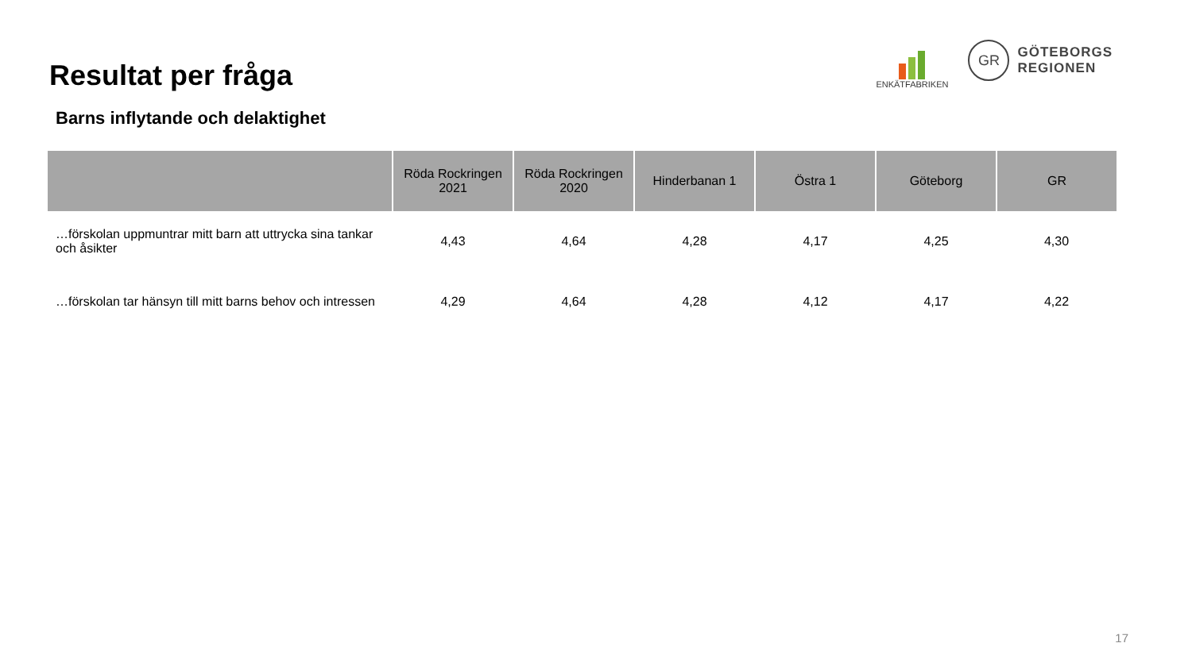Resultat per fråga
ENKÄTFABRIKEN
GR
GÖTEBORGS
REGIONEN
Barns inflytande och delaktighet
| | Röda Rockringen 2021 | Röda Rockringen 2020 | Hinderbanan 1 | Östra 1 | Göteborg | GR |
| --- | --- | --- | --- | --- | --- | --- |
| …förskolan uppmuntrar mitt barn att uttrycka sina tankar och åsikter | 4,43 | 4,64 | 4,28 | 4,17 | 4,25 | 4,30 |
| …förskolan tar hänsyn till mitt barns behov och intressen | 4,29 | 4,64 | 4,28 | 4,12 | 4,17 | 4,22 |
17